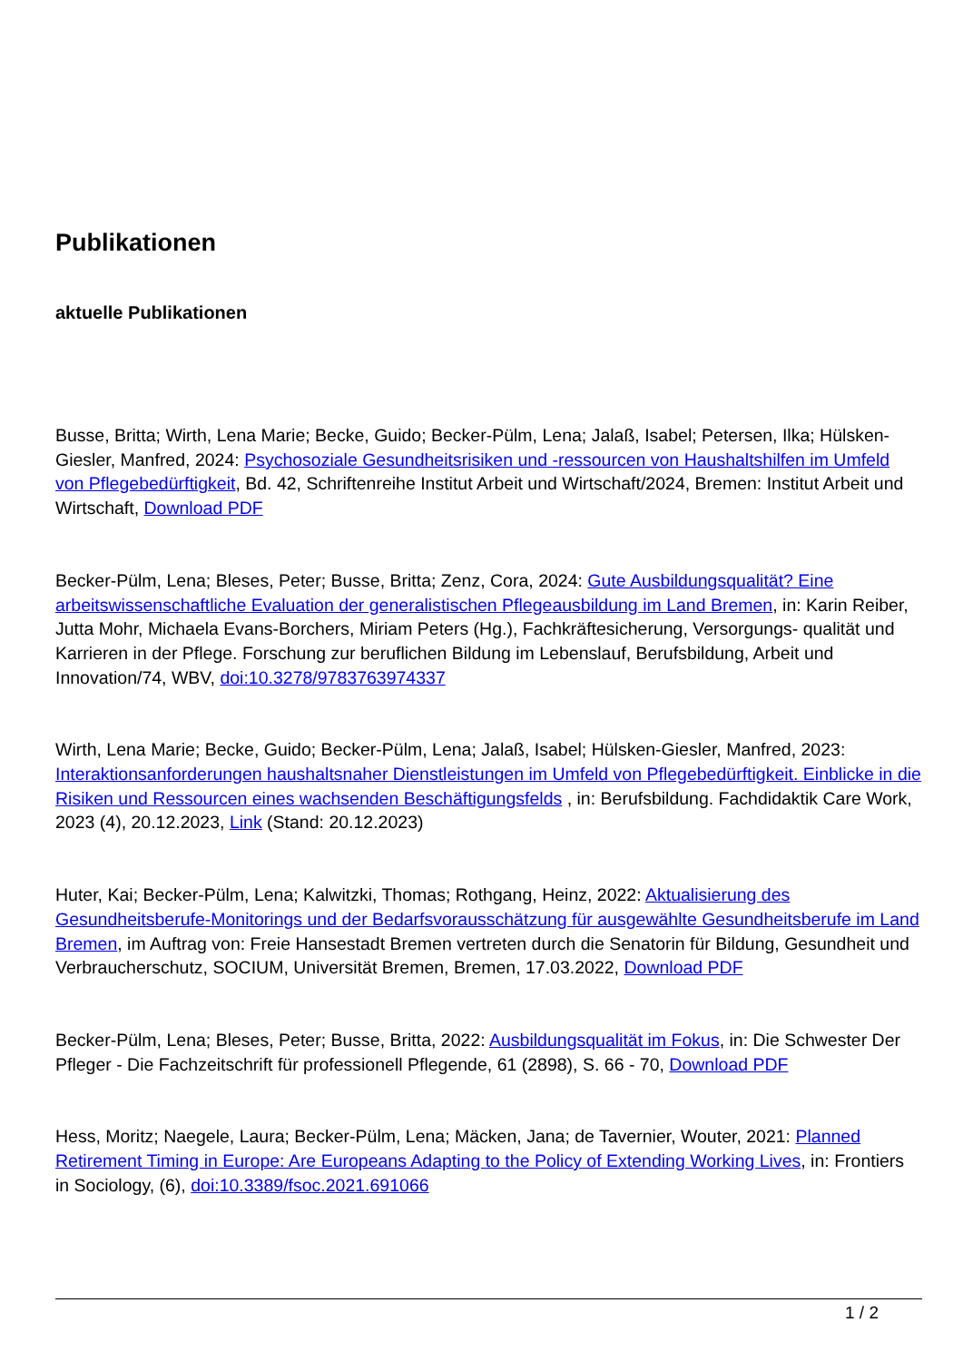Publikationen
aktuelle Publikationen
Busse, Britta; Wirth, Lena Marie; Becke, Guido; Becker-Pülm, Lena; Jalaß, Isabel; Petersen, Ilka; Hülsken-Giesler, Manfred, 2024: Psychosoziale Gesundheitsrisiken und -ressourcen von Haushaltshilfen im Umfeld von Pflegebedürftigkeit, Bd. 42, Schriftenreihe Institut Arbeit und Wirtschaft/2024, Bremen: Institut Arbeit und Wirtschaft, Download PDF
Becker-Pülm, Lena; Bleses, Peter; Busse, Britta; Zenz, Cora, 2024: Gute Ausbildungsqualität? Eine arbeitswissenschaftliche Evaluation der generalistischen Pflegeausbildung im Land Bremen, in: Karin Reiber, Jutta Mohr, Michaela Evans-Borchers, Miriam Peters (Hg.), Fachkräftesicherung, Versorgungs- qualität und Karrieren in der Pflege. Forschung zur beruflichen Bildung im Lebenslauf, Berufsbildung, Arbeit und Innovation/74, WBV, doi:10.3278/9783763974337
Wirth, Lena Marie; Becke, Guido; Becker-Pülm, Lena; Jalaß, Isabel; Hülsken-Giesler, Manfred, 2023: Interaktionsanforderungen haushaltsnaher Dienstleistungen im Umfeld von Pflegebedürftigkeit. Einblicke in die Risiken und Ressourcen eines wachsenden Beschäftigungsfelds , in: Berufsbildung. Fachdidaktik Care Work, 2023 (4), 20.12.2023, Link (Stand: 20.12.2023)
Huter, Kai; Becker-Pülm, Lena; Kalwitzki, Thomas; Rothgang, Heinz, 2022: Aktualisierung des Gesundheitsberufe-Monitorings und der Bedarfsvorausschätzung für ausgewählte Gesundheitsberufe im Land Bremen, im Auftrag von: Freie Hansestadt Bremen vertreten durch die Senatorin für Bildung, Gesundheit und Verbraucherschutz, SOCIUM, Universität Bremen, Bremen, 17.03.2022, Download PDF
Becker-Pülm, Lena; Bleses, Peter; Busse, Britta, 2022: Ausbildungsqualität im Fokus, in: Die Schwester Der Pfleger - Die Fachzeitschrift für professionell Pflegende, 61 (2898), S. 66 - 70, Download PDF
Hess, Moritz; Naegele, Laura; Becker-Pülm, Lena; Mäcken, Jana; de Tavernier, Wouter, 2021: Planned Retirement Timing in Europe: Are Europeans Adapting to the Policy of Extending Working Lives, in: Frontiers in Sociology, (6), doi:10.3389/fsoc.2021.691066
1 / 2